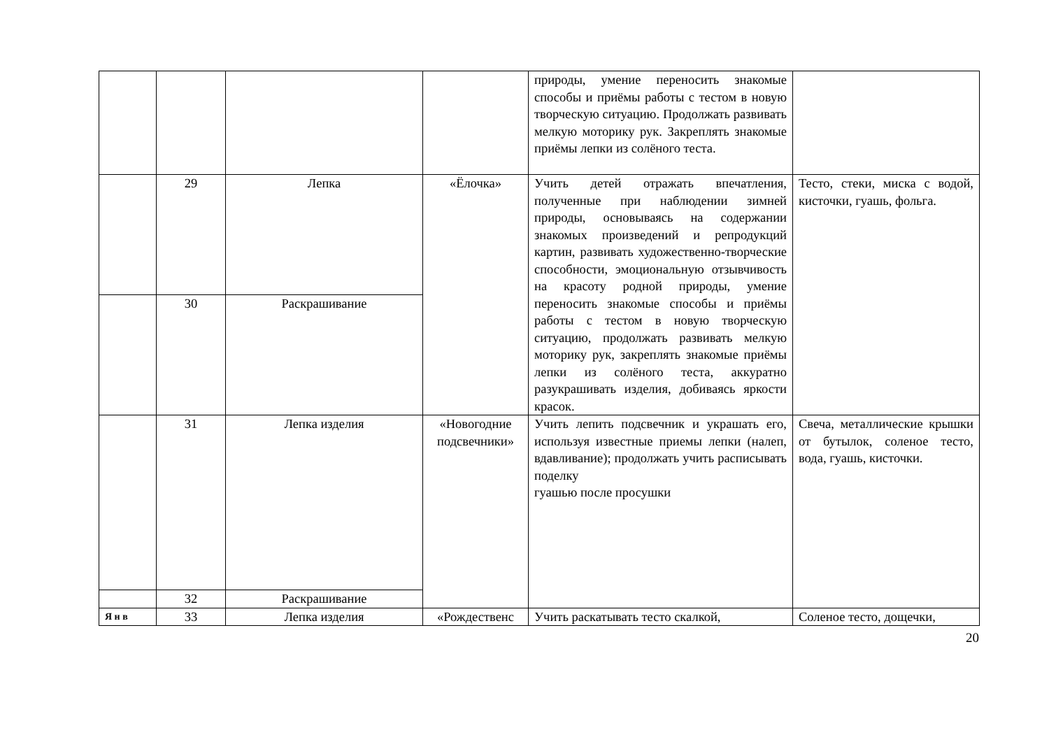| | | | | природы, умение переносить знакомые способы и приёмы работы с тестом в новую творческую ситуацию. Продолжать развивать мелкую моторику рук. Закреплять знакомые приёмы лепки из солёного теста. | |
| | 29 | Лепка | «Ёлочка» | Учить детей отражать впечатления, полученные при наблюдении зимней природы, основываясь на содержании знакомых произведений и репродукций картин, развивать художественно-творческие способности, эмоциональную отзывчивость на красоту родной природы, умение переносить знакомые способы и приёмы работы с тестом в новую творческую ситуацию, продолжать развивать мелкую моторику рук, закреплять знакомые приёмы лепки из солёного теста, аккуратно разукрашивать изделия, добиваясь яркости красок. | Тесто, стеки, миска с водой, кисточки, гуашь, фольга. |
| | 30 | Раскрашивание | | | |
| | 31 | Лепка изделия | «Новогодние подсвечники» | Учить лепить подсвечник и украшать его, используя известные приемы лепки (налеп, вдавливание); продолжать учить расписывать поделку гуашью после просушки | Свеча, металлические крышки от бутылок, соленое тесто, вода, гуашь, кисточки. |
| | 32 | Раскрашивание | | | |
| Я н в | 33 | Лепка изделия | «Рождественс | Учить раскатывать тесто скалкой, | Соленое тесто, дощечки, |
20